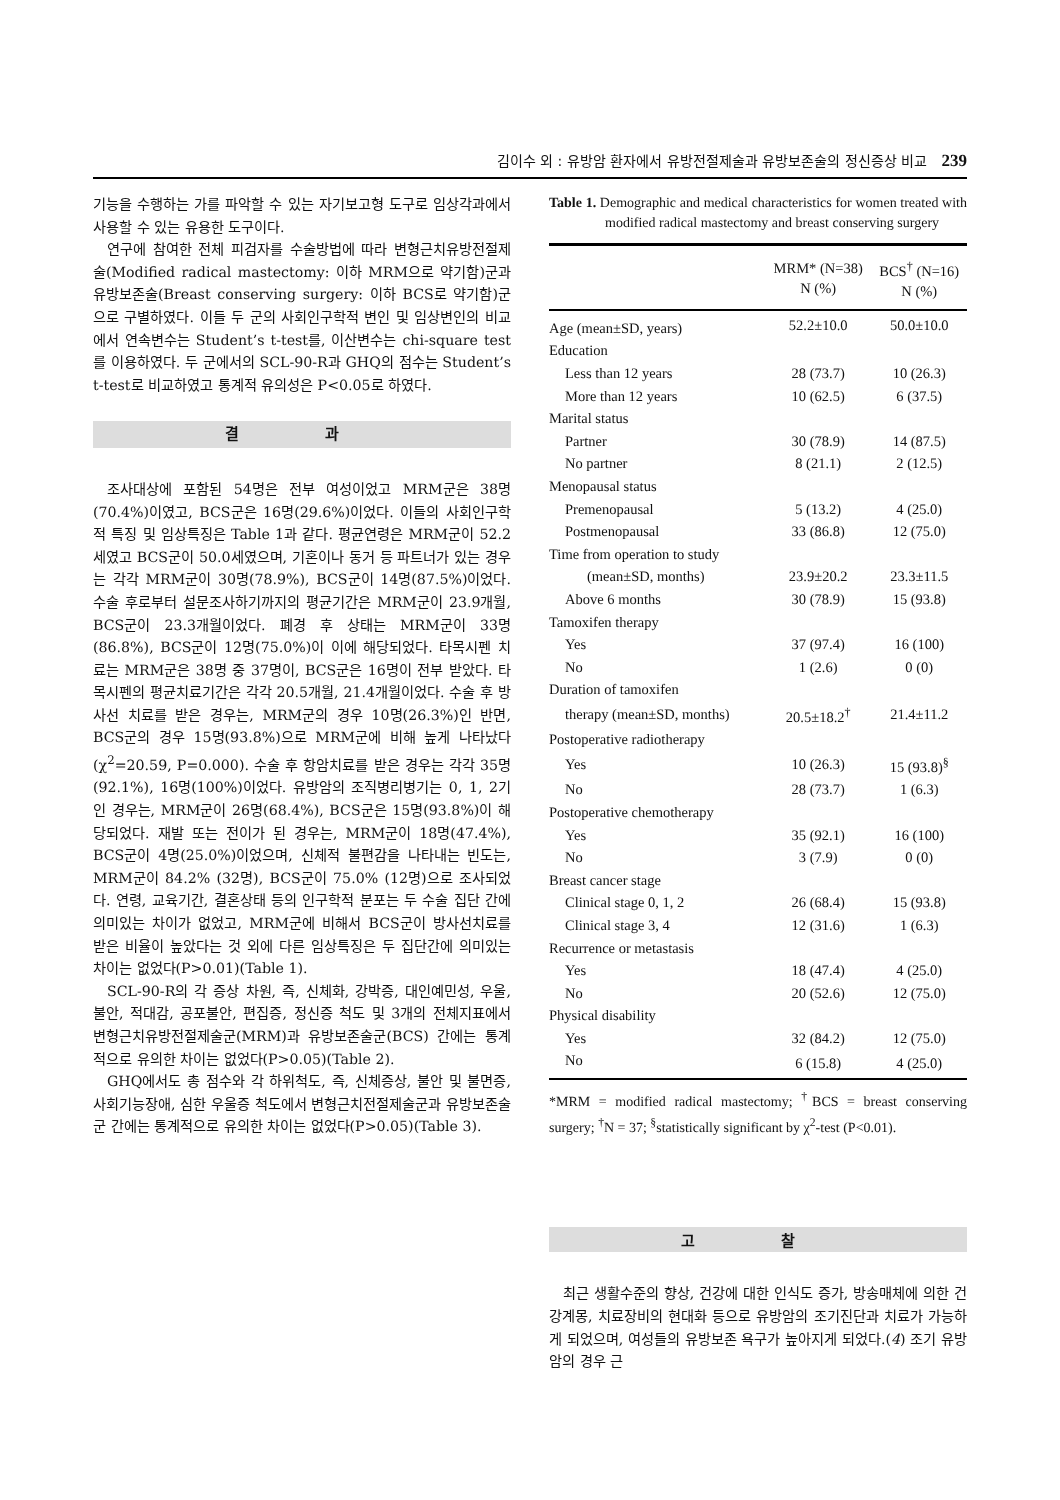김이수 외 : 유방암 환자에서 유방전절제술과 유방보존술의 정신증상 비교 239
기능을 수행하는 가를 파악할 수 있는 자기보고형 도구로 임상각과에서 사용할 수 있는 유용한 도구이다.
연구에 참여한 전체 피검자를 수술방법에 따라 변형근치유방전절제술(Modified radical mastectomy: 이하 MRM으로 약기함)군과 유방보존술(Breast conserving surgery: 이하 BCS로 약기함)군으로 구별하였다. 이들 두 군의 사회인구학적 변인 및 임상변인의 비교에서 연속변수는 Student’s t-test를, 이산변수는 chi-square test를 이용하였다. 두 군에서의 SCL-90-R과 GHQ의 점수는 Student’s t-test로 비교하였고 통계적 유의성은 P<0.05로 하였다.
결 과
조사대상에 포함된 54명은 전부 여성이었고 MRM군은 38명(70.4%)이였고, BCS군은 16명(29.6%)이었다. 이들의 사회인구학적 특징 및 임상특징은 Table 1과 같다. 평균연령은 MRM군이 52.2세였고 BCS군이 50.0세였으며, 기혼이나 동거 등 파트너가 있는 경우는 각각 MRM군이 30명(78.9%), BCS군이 14명(87.5%)이었다. 수술 후로부터 설문조사하기까지의 평균기간은 MRM군이 23.9개월, BCS군이 23.3개월이었다. 폐경 후 상태는 MRM군이 33명(86.8%), BCS군이 12명(75.0%)이 이에 해당되었다. 타목시펜 치료는 MRM군은 38명 중 37명이, BCS군은 16명이 전부 받았다. 타목시펜의 평균치료기간은 각각 20.5개월, 21.4개월이었다. 수술 후 방사선 치료를 받은 경우는, MRM군의 경우 10명(26.3%)인 반면, BCS군의 경우 15명(93.8%)으로 MRM군에 비해 높게 나타났다(χ<sup>2</sup>=20.59, P=0.000). 수술 후 항암치료를 받은 경우는 각각 35명(92.1%), 16명(100%)이었다. 유방암의 조직병리병기는 0, 1, 2기인 경우는, MRM군이 26명(68.4%), BCS군은 15명(93.8%)이 해당되었다. 재발 또는 전이가 된 경우는, MRM군이 18명(47.4%), BCS군이 4명(25.0%)이었으며, 신체적 불편감을 나타내는 빈도는, MRM군이 84.2% (32명), BCS군이 75.0% (12명)으로 조사되었다. 연령, 교육기간, 결혼상태 등의 인구학적 분포는 두 수술 집단 간에 의미있는 차이가 없었고, MRM군에 비해서 BCS군이 방사선치료를 받은 비율이 높았다는 것 외에 다른 임상특징은 두 집단간에 의미있는 차이는 없었다(P>0.01)(Table 1).
SCL-90-R의 각 증상 차원, 즉, 신체화, 강박증, 대인예민성, 우울, 불안, 적대감, 공포불안, 편집증, 정신증 척도 및 3개의 전체지표에서 변형근치유방전절제술군(MRM)과 유방보존술군(BCS) 간에는 통계적으로 유의한 차이는 없었다(P>0.05)(Table 2).
GHQ에서도 총 점수와 각 하위척도, 즉, 신체증상, 불안 및 불면증, 사회기능장애, 심한 우울증 척도에서 변형근치전절제술군과 유방보존술군 간에는 통계적으로 유의한 차이는 없었다(P>0.05)(Table 3).
Table 1. Demographic and medical characteristics for women treated with modified radical mastectomy and breast conserving surgery
| | MRM* (N=38) N (%) | BCS<sup>†</sup> (N=16) N (%) |
| --- | --- | --- |
| Age (mean±SD, years) | 52.2±10.0 | 50.0±10.0 |
| Education | | |
| Less than 12 years | 28 (73.7) | 10 (26.3) |
| More than 12 years | 10 (62.5) | 6 (37.5) |
| Marital status | | |
| Partner | 30 (78.9) | 14 (87.5) |
| No partner | 8 (21.1) | 2 (12.5) |
| Menopausal status | | |
| Premenopausal | 5 (13.2) | 4 (25.0) |
| Postmenopausal | 33 (86.8) | 12 (75.0) |
| Time from operation to study | | |
| (mean±SD, months) | 23.9±20.2 | 23.3±11.5 |
| Above 6 months | 30 (78.9) | 15 (93.8) |
| Tamoxifen therapy | | |
| Yes | 37 (97.4) | 16 (100) |
| No | 1 (2.6) | 0 (0) |
| Duration of tamoxifen | | |
| therapy (mean±SD, months) | 20.5±18.2<sup>†</sup> | 21.4±11.2 |
| Postoperative radiotherapy | | |
| Yes | 10 (26.3) | 15 (93.8)<sup>§</sup> |
| No | 28 (73.7) | 1 (6.3) |
| Postoperative chemotherapy | | |
| Yes | 35 (92.1) | 16 (100) |
| No | 3 (7.9) | 0 (0) |
| Breast cancer stage | | |
| Clinical stage 0, 1, 2 | 26 (68.4) | 15 (93.8) |
| Clinical stage 3, 4 | 12 (31.6) | 1 (6.3) |
| Recurrence or metastasis | | |
| Yes | 18 (47.4) | 4 (25.0) |
| No | 20 (52.6) | 12 (75.0) |
| Physical disability | | |
| Yes | 32 (84.2) | 12 (75.0) |
| No | 6 (15.8) | 4 (25.0) |
*MRM = modified radical mastectomy; <sup>†</sup>BCS = breast conserving surgery; <sup>†</sup>N = 37; <sup>§</sup>statistically significant by χ<sup>2</sup>-test (P<0.01).
고 찰
최근 생활수준의 향상, 건강에 대한 인식도 증가, 방송매체에 의한 건강계몽, 치료장비의 현대화 등으로 유방암의 조기진단과 치료가 가능하게 되었으며, 여성들의 유방보존 욕구가 높아지게 되었다.(4) 조기 유방암의 경우 근